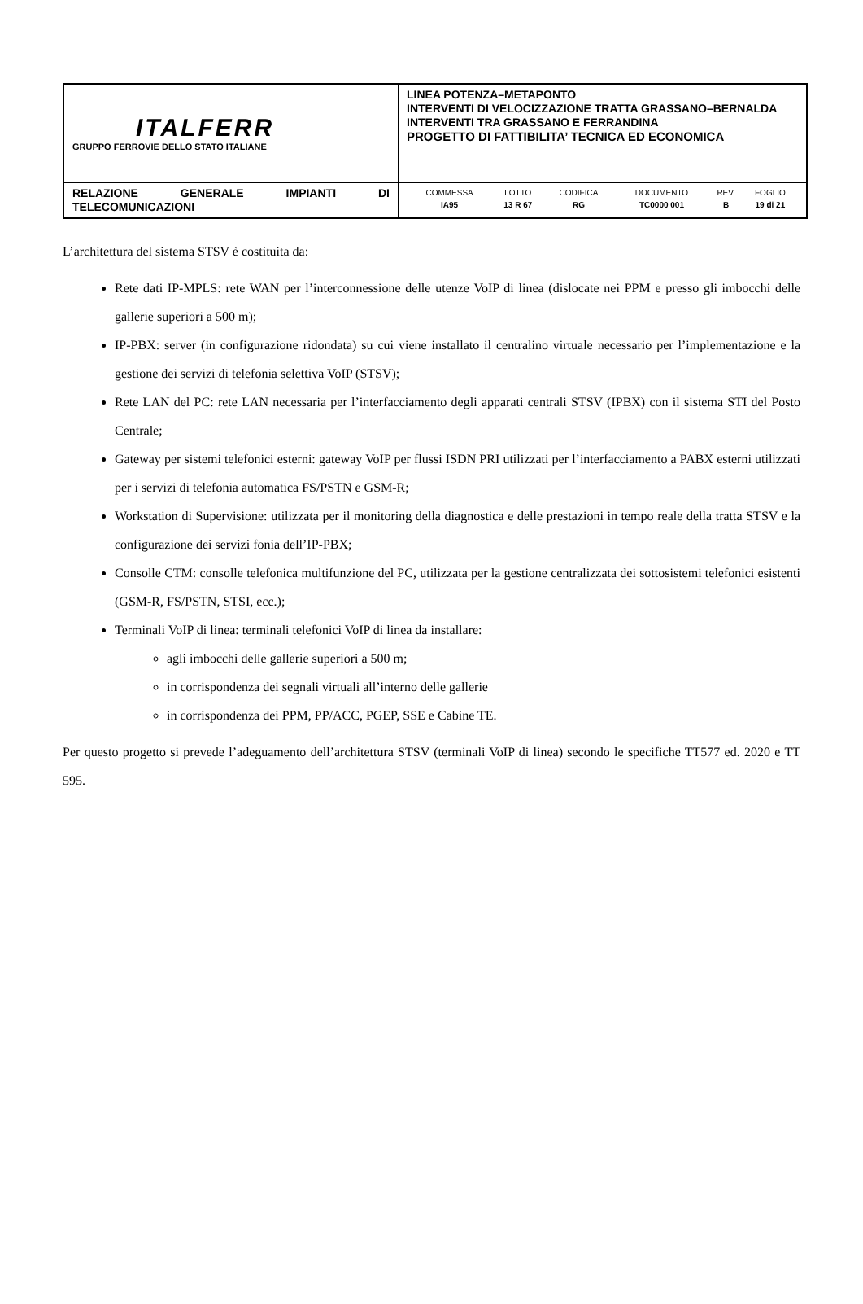| ITALFERR GRUPPO FERROVIE DELLO STATO ITALIANE | LINEA POTENZA–METAPONTO INTERVENTI DI VELOCIZZAZIONE TRATTA GRASSANO–BERNALDA INTERVENTI TRA GRASSANO E FERRANDINA PROGETTO DI FATTIBILITA’ TECNICA ED ECONOMICA |
| RELAZIONE GENERALE IMPIANTI DI TELECOMUNICAZIONI | / COMMESSA / LOTTO / CODIFICA / DOCUMENTO / REV. / FOGLIO / / IA95 / 13 R 67 / RG / TC0000 001 / B / 19 di 21 / |
L’architettura del sistema STSV è costituita da:
Rete dati IP-MPLS: rete WAN per l’interconnessione delle utenze VoIP di linea (dislocate nei PPM e presso gli imbocchi delle gallerie superiori a 500 m);
IP-PBX: server (in configurazione ridondata) su cui viene installato il centralino virtuale necessario per l’implementazione e la gestione dei servizi di telefonia selettiva VoIP (STSV);
Rete LAN del PC: rete LAN necessaria per l’interfacciamento degli apparati centrali STSV (IPBX) con il sistema STI del Posto Centrale;
Gateway per sistemi telefonici esterni: gateway VoIP per flussi ISDN PRI utilizzati per l’interfacciamento a PABX esterni utilizzati per i servizi di telefonia automatica FS/PSTN e GSM-R;
Workstation di Supervisione: utilizzata per il monitoring della diagnostica e delle prestazioni in tempo reale della tratta STSV e la configurazione dei servizi fonia dell’IP-PBX;
Consolle CTM: consolle telefonica multifunzione del PC, utilizzata per la gestione centralizzata dei sottosistemi telefonici esistenti (GSM-R, FS/PSTN, STSI, ecc.);
Terminali VoIP di linea: terminali telefonici VoIP di linea da installare:
agli imbocchi delle gallerie superiori a 500 m;
in corrispondenza dei segnali virtuali all’interno delle gallerie
in corrispondenza dei PPM, PP/ACC, PGEP, SSE e Cabine TE.
Per questo progetto si prevede l’adeguamento dell’architettura STSV (terminali VoIP di linea) secondo le specifiche TT577 ed. 2020 e TT 595.